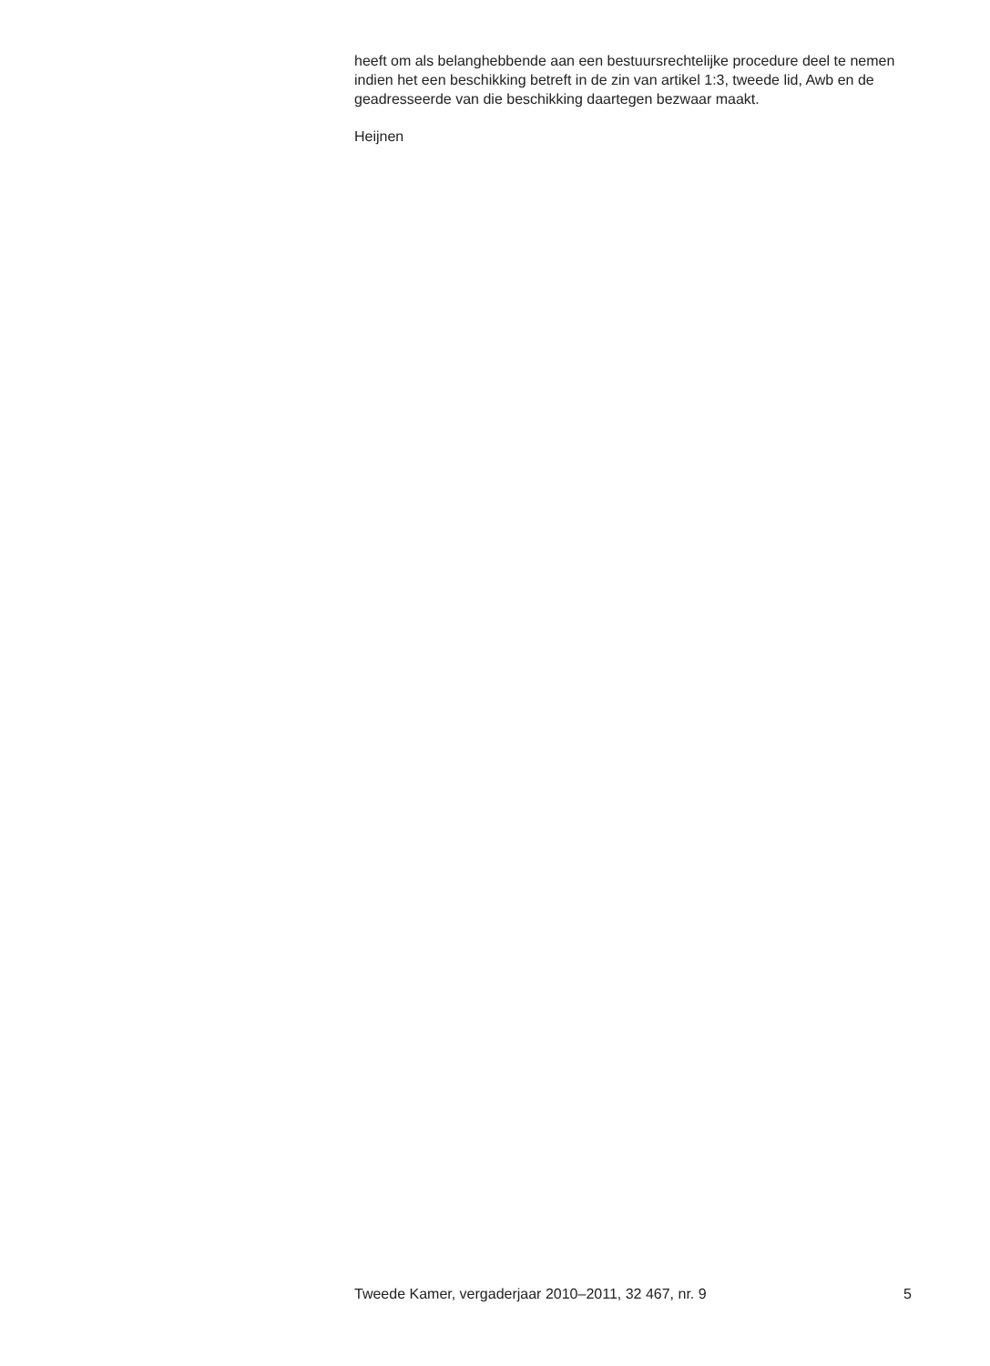heeft om als belanghebbende aan een bestuursrechtelijke procedure deel te nemen indien het een beschikking betreft in de zin van artikel 1:3, tweede lid, Awb en de geadresseerde van die beschikking daartegen bezwaar maakt.
Heijnen
Tweede Kamer, vergaderjaar 2010–2011, 32 467, nr. 9 5